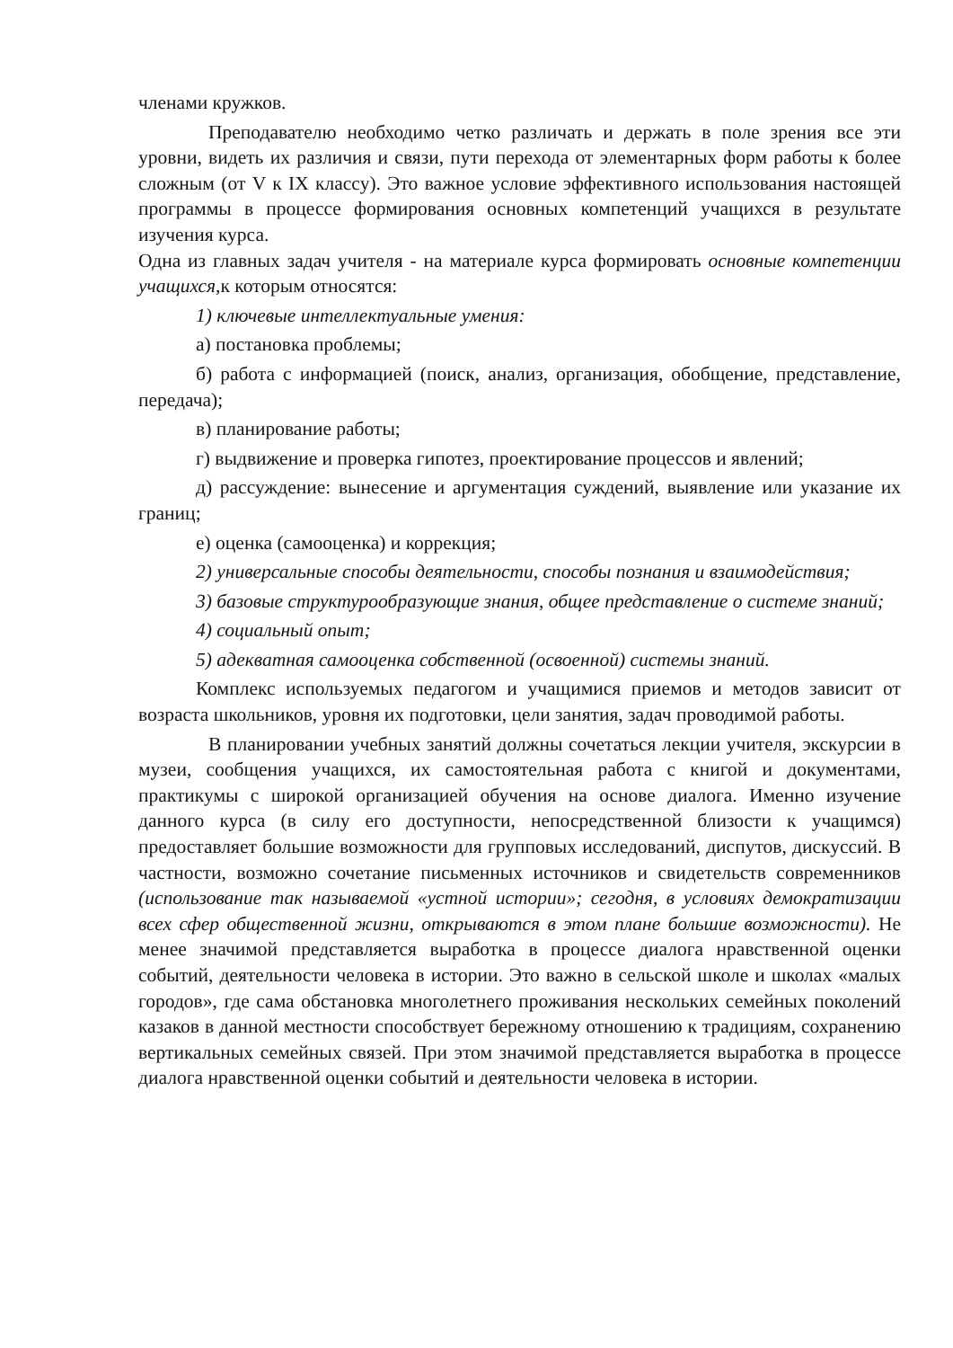членами кружков.
Преподавателю необходимо четко различать и держать в поле зрения все эти уровни, видеть их различия и связи, пути перехода от элементарных форм работы к более сложным (от V к IX классу). Это важное условие эффективного использования настоящей программы в процессе формирования основных компетенций учащихся в результате изучения курса.
Одна из главных задач учителя - на материале курса формировать основные компетенции учащихся, к которым относятся:
1) ключевые интеллектуальные умения:
а) постановка проблемы;
б) работа с информацией (поиск, анализ, организация, обобщение, представление, передача);
в) планирование работы;
г) выдвижение и проверка гипотез, проектирование процессов и явлений;
д) рассуждение: вынесение и аргументация суждений, выявление или указание их границ;
е) оценка (самооценка) и коррекция;
2) универсальные способы деятельности, способы познания и взаимодействия;
3) базовые структурообразующие знания, общее представление о системе знаний;
4) социальный опыт;
5) адекватная самооценка собственной (освоенной) системы знаний.
Комплекс используемых педагогом и учащимися приемов и методов зависит от возраста школьников, уровня их подготовки, цели занятия, задач проводимой работы.
В планировании учебных занятий должны сочетаться лекции учителя, экскурсии в музеи, сообщения учащихся, их самостоятельная работа с книгой и документами, практикумы с широкой организацией обучения на основе диалога. Именно изучение данного курса (в силу его доступности, непосредственной близости к учащимся) предоставляет большие возможности для групповых исследований, диспутов, дискуссий. В частности, возможно сочетание письменных источников и свидетельств современников (использование так называемой «устной истории»; сегодня, в условиях демократизации всех сфер общественной жизни, открываются в этом плане большие возможности). Не менее значимой представляется выработка в процессе диалога нравственной оценки событий, деятельности человека в истории. Это важно в сельской школе и школах «малых городов», где сама обстановка многолетнего проживания нескольких семейных поколений казаков в данной местности способствует бережному отношению к традициям, сохранению вертикальных семейных связей. При этом значимой представляется выработка в процессе диалога нравственной оценки событий и деятельности человека в истории.